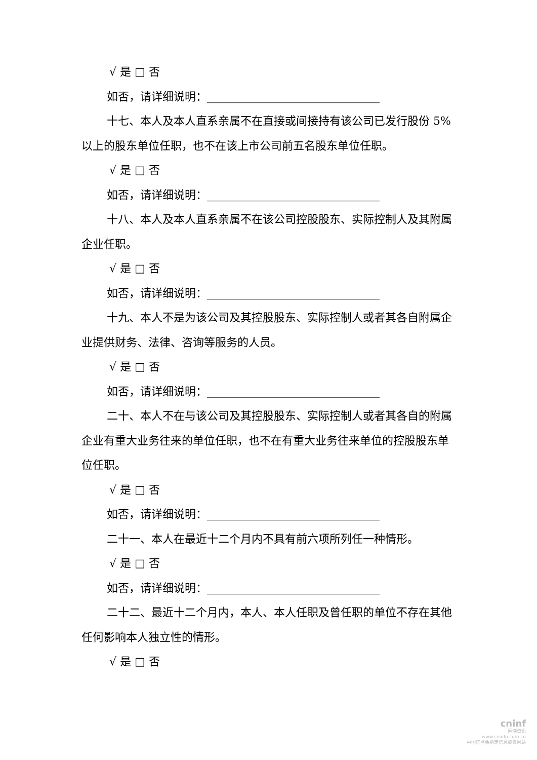√ 是 □ 否
如否，请详细说明：_______________________________
十七、本人及本人直系亲属不在直接或间接持有该公司已发行股份 5%以上的股东单位任职，也不在该上市公司前五名股东单位任职。
√ 是 □ 否
如否，请详细说明：_______________________________
十八、本人及本人直系亲属不在该公司控股股东、实际控制人及其附属企业任职。
√ 是 □ 否
如否，请详细说明：_______________________________
十九、本人不是为该公司及其控股股东、实际控制人或者其各自附属企业提供财务、法律、咨询等服务的人员。
√ 是 □ 否
如否，请详细说明：_______________________________
二十、本人不在与该公司及其控股股东、实际控制人或者其各自的附属企业有重大业务往来的单位任职，也不在有重大业务往来单位的控股股东单位任职。
√ 是 □ 否
如否，请详细说明：_______________________________
二十一、本人在最近十二个月内不具有前六项所列任一种情形。
√ 是 □ 否
如否，请详细说明：_______________________________
二十二、最近十二个月内，本人、本人任职及曾任职的单位不存在其他任何影响本人独立性的情形。
√ 是 □ 否
cninf
巨潮资讯
www.cninfo.com.cn
中国证监会指定信息披露网站